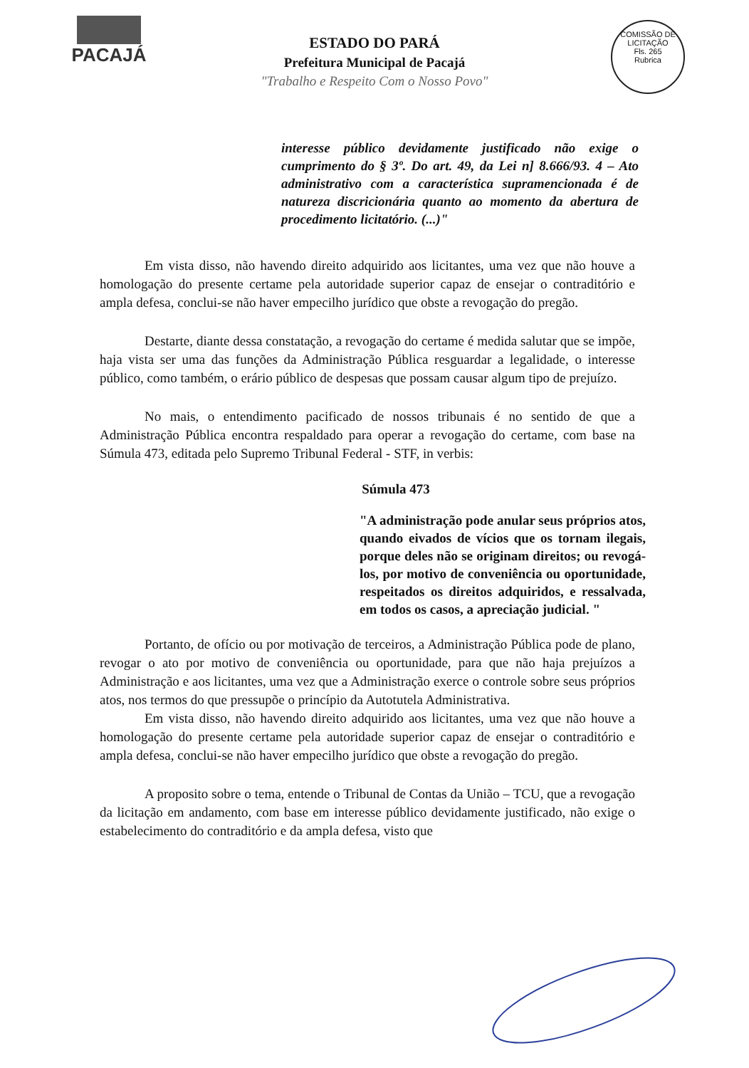PACAJÁ
COMISSÃO DE LICITAÇÃO
Fls. 265
Rubrica
ESTADO DO PARÁ
Prefeitura Municipal de Pacajá
"Trabalho e Respeito Com o Nosso Povo"
interesse público devidamente justificado não exige o cumprimento do § 3º. Do art. 49, da Lei n] 8.666/93. 4 – Ato administrativo com a característica supramencionada é de natureza discricionária quanto ao momento da abertura de procedimento licitatório. (...)"
Em vista disso, não havendo direito adquirido aos licitantes, uma vez que não houve a homologação do presente certame pela autoridade superior capaz de ensejar o contraditório e ampla defesa, conclui-se não haver empecilho jurídico que obste a revogação do pregão.
Destarte, diante dessa constatação, a revogação do certame é medida salutar que se impõe, haja vista ser uma das funções da Administração Pública resguardar a legalidade, o interesse público, como também, o erário público de despesas que possam causar algum tipo de prejuízo.
No mais, o entendimento pacificado de nossos tribunais é no sentido de que a Administração Pública encontra respaldado para operar a revogação do certame, com base na Súmula 473, editada pelo Supremo Tribunal Federal - STF, in verbis:
Súmula 473
"A administração pode anular seus próprios atos, quando eivados de vícios que os tornam ilegais, porque deles não se originam direitos; ou revogá-los, por motivo de conveniência ou oportunidade, respeitados os direitos adquiridos, e ressalvada, em todos os casos, a apreciação judicial. "
Portanto, de ofício ou por motivação de terceiros, a Administração Pública pode de plano, revogar o ato por motivo de conveniência ou oportunidade, para que não haja prejuízos a Administração e aos licitantes, uma vez que a Administração exerce o controle sobre seus próprios atos, nos termos do que pressupõe o princípio da Autotutela Administrativa.
Em vista disso, não havendo direito adquirido aos licitantes, uma vez que não houve a homologação do presente certame pela autoridade superior capaz de ensejar o contraditório e ampla defesa, conclui-se não haver empecilho jurídico que obste a revogação do pregão.
A proposito sobre o tema, entende o Tribunal de Contas da União – TCU, que a revogação da licitação em andamento, com base em interesse público devidamente justificado, não exige o estabelecimento do contraditório e da ampla defesa, visto que